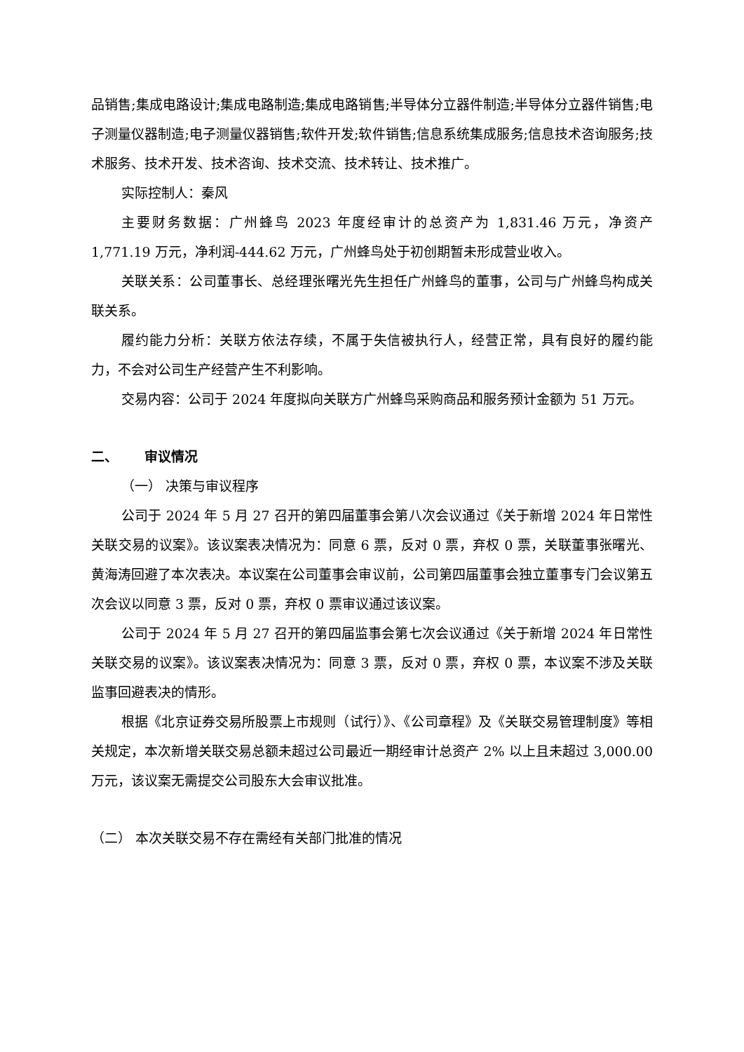品销售;集成电路设计;集成电路制造;集成电路销售;半导体分立器件制造;半导体分立器件销售;电子测量仪器制造;电子测量仪器销售;软件开发;软件销售;信息系统集成服务;信息技术咨询服务;技术服务、技术开发、技术咨询、技术交流、技术转让、技术推广。
实际控制人：秦风
主要财务数据：广州蜂鸟 2023 年度经审计的总资产为 1,831.46 万元，净资产 1,771.19 万元，净利润-444.62 万元，广州蜂鸟处于初创期暂未形成营业收入。
关联关系：公司董事长、总经理张曙光先生担任广州蜂鸟的董事，公司与广州蜂鸟构成关联关系。
履约能力分析：关联方依法存续，不属于失信被执行人，经营正常，具有良好的履约能力，不会对公司生产经营产生不利影响。
交易内容：公司于 2024 年度拟向关联方广州蜂鸟采购商品和服务预计金额为 51 万元。
二、  审议情况
（一） 决策与审议程序
公司于 2024 年 5 月 27 召开的第四届董事会第八次会议通过《关于新增 2024 年日常性关联交易的议案》。该议案表决情况为：同意 6 票，反对 0 票，弃权 0 票，关联董事张曙光、黄海涛回避了本次表决。本议案在公司董事会审议前，公司第四届董事会独立董事专门会议第五次会议以同意 3 票，反对 0 票，弃权 0 票审议通过该议案。
公司于 2024 年 5 月 27 召开的第四届监事会第七次会议通过《关于新增 2024 年日常性关联交易的议案》。该议案表决情况为：同意 3 票，反对 0 票，弃权 0 票，本议案不涉及关联监事回避表决的情形。
根据《北京证券交易所股票上市规则（试行）》、《公司章程》及《关联交易管理制度》等相关规定，本次新增关联交易总额未超过公司最近一期经审计总资产 2% 以上且未超过 3,000.00 万元，该议案无需提交公司股东大会审议批准。
（二） 本次关联交易不存在需经有关部门批准的情况